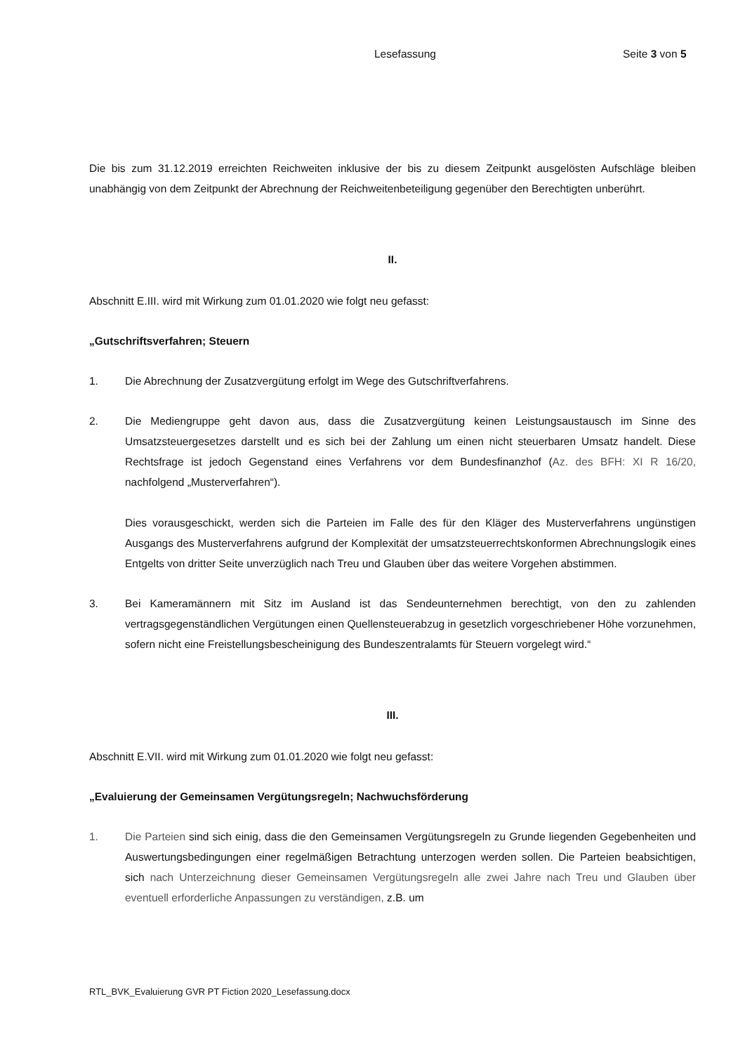Lesefassung Seite 3 von 5
Die bis zum 31.12.2019 erreichten Reichweiten inklusive der bis zu diesem Zeitpunkt ausgelösten Aufschläge bleiben unabhängig von dem Zeitpunkt der Abrechnung der Reichweitenbeteiligung gegenüber den Berechtigten unberührt.
II.
Abschnitt E.III. wird mit Wirkung zum 01.01.2020 wie folgt neu gefasst:
„Gutschriftsverfahren; Steuern
1. Die Abrechnung der Zusatzvergütung erfolgt im Wege des Gutschriftverfahrens.
2. Die Mediengruppe geht davon aus, dass die Zusatzvergütung keinen Leistungsaustausch im Sinne des Umsatzsteuergesetzes darstellt und es sich bei der Zahlung um einen nicht steuerbaren Umsatz handelt. Diese Rechtsfrage ist jedoch Gegenstand eines Verfahrens vor dem Bundesfinanzhof (Az. des BFH: XI R 16/20, nachfolgend „Musterverfahren“).
Dies vorausgeschickt, werden sich die Parteien im Falle des für den Kläger des Musterverfahrens ungünstigen Ausgangs des Musterverfahrens aufgrund der Komplexität der umsatzsteuerrechtskonformen Abrechnungslogik eines Entgelts von dritter Seite unverzüglich nach Treu und Glauben über das weitere Vorgehen abstimmen.
3. Bei Kameramännern mit Sitz im Ausland ist das Sendeunternehmen berechtigt, von den zu zahlenden vertragsgegenständlichen Vergütungen einen Quellensteuerabzug in gesetzlich vorgeschriebener Höhe vorzunehmen, sofern nicht eine Freistellungsbescheinigung des Bundeszentralamts für Steuern vorgelegt wird.“
III.
Abschnitt E.VII. wird mit Wirkung zum 01.01.2020 wie folgt neu gefasst:
„Evaluierung der Gemeinsamen Vergütungsregeln; Nachwuchsförderung
1. Die Parteien sind sich einig, dass die den Gemeinsamen Vergütungsregeln zu Grunde liegenden Gegebenheiten und Auswertungsbedingungen einer regelmäßigen Betrachtung unterzogen werden sollen. Die Parteien beabsichtigen, sich nach Unterzeichnung dieser Gemeinsamen Vergütungsregeln alle zwei Jahre nach Treu und Glauben über eventuell erforderliche Anpassungen zu verständigen, z.B. um
RTL_BVK_Evaluierung GVR PT Fiction 2020_Lesefassung.docx